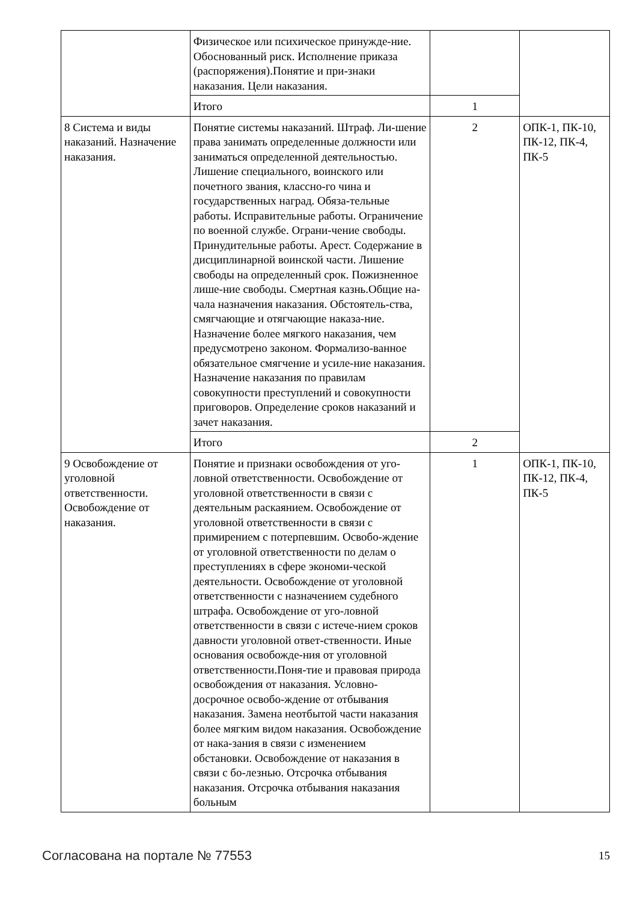| | Физическое или психическое принужде-ние. Обоснованный риск. Исполнение приказа (распоряжения).Понятие и при-знаки наказания. Цели наказания. | | |
| | Итого | 1 | |
| 8 Система и виды наказаний. Назначение наказания. | Понятие системы наказаний. Штраф. Ли-шение права занимать определенные должности или заниматься определенной деятельностью. Лишение специального, воинского или почетного звания, классно-го чина и государственных наград. Обяза-тельные работы. Исправительные работы. Ограничение по военной службе. Ограни-чение свободы. Принудительные работы. Арест. Содержание в дисциплинарной воинской части. Лишение свободы на определенный срок. Пожизненное лише-ние свободы. Смертная казнь.Общие на-чала назначения наказания. Обстоятель-ства, смягчающие и отягчающие наказа-ние. Назначение более мягкого наказания, чем предусмотрено законом. Формализо-ванное обязательное смягчение и усиле-ние наказания. Назначение наказания по правилам совокупности преступлений и совокупности приговоров. Определение сроков наказаний и зачет наказания. | 2 | ОПК-1, ПК-10, ПК-12, ПК-4, ПК-5 |
| | Итого | 2 | |
| 9 Освобождение от уголовной ответственности. Освобождение от наказания. | Понятие и признаки освобождения от уго-ловной ответственности. Освобождение от уголовной ответственности в связи с деятельным раскаянием. Освобождение от уголовной ответственности в связи с примирением с потерпевшим. Освобо-ждение от уголовной ответственности по делам о преступлениях в сфере экономи-ческой деятельности. Освобождение от уголовной ответственности с назначением судебного штрафа. Освобождение от уго-ловной ответственности в связи с истече-нием сроков давности уголовной ответ-ственности. Иные основания освобожде-ния от уголовной ответственности.Поня-тие и правовая природа освобождения от наказания. Условно-досрочное освобо-ждение от отбывания наказания. Замена неотбытой части наказания более мягким видом наказания. Освобождение от нака-зания в связи с изменением обстановки. Освобождение от наказания в связи с бо-лезнью. Отсрочка отбывания наказания. Отсрочка отбывания наказания больным | 1 | ОПК-1, ПК-10, ПК-12, ПК-4, ПК-5 |
Согласована на портале № 77553 15